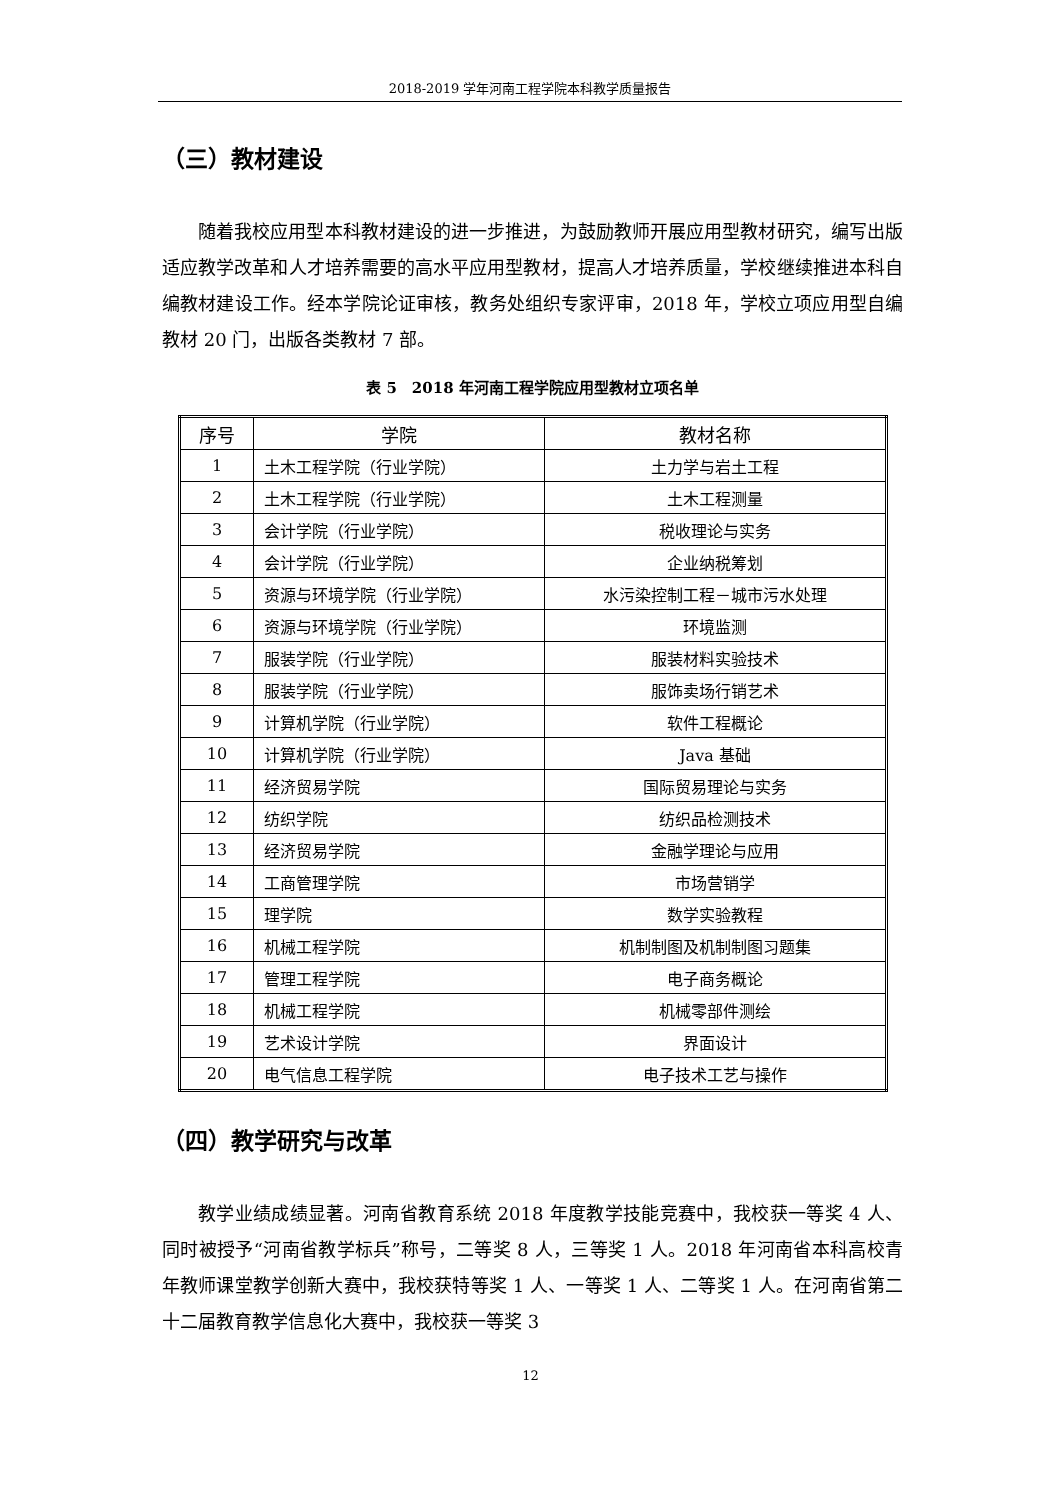2018-2019 学年河南工程学院本科教学质量报告
（三）教材建设
随着我校应用型本科教材建设的进一步推进，为鼓励教师开展应用型教材研究，编写出版适应教学改革和人才培养需要的高水平应用型教材，提高人才培养质量，学校继续推进本科自编教材建设工作。经本学院论证审核，教务处组织专家评审，2018 年，学校立项应用型自编教材 20 门，出版各类教材 7 部。
表 5　2018 年河南工程学院应用型教材立项名单
| 序号 | 学院 | 教材名称 |
| --- | --- | --- |
| 1 | 土木工程学院（行业学院） | 土力学与岩土工程 |
| 2 | 土木工程学院（行业学院） | 土木工程测量 |
| 3 | 会计学院（行业学院） | 税收理论与实务 |
| 4 | 会计学院（行业学院） | 企业纳税筹划 |
| 5 | 资源与环境学院（行业学院） | 水污染控制工程－城市污水处理 |
| 6 | 资源与环境学院（行业学院） | 环境监测 |
| 7 | 服装学院（行业学院） | 服装材料实验技术 |
| 8 | 服装学院（行业学院） | 服饰卖场行销艺术 |
| 9 | 计算机学院（行业学院） | 软件工程概论 |
| 10 | 计算机学院（行业学院） | Java 基础 |
| 11 | 经济贸易学院 | 国际贸易理论与实务 |
| 12 | 纺织学院 | 纺织品检测技术 |
| 13 | 经济贸易学院 | 金融学理论与应用 |
| 14 | 工商管理学院 | 市场营销学 |
| 15 | 理学院 | 数学实验教程 |
| 16 | 机械工程学院 | 机制制图及机制制图习题集 |
| 17 | 管理工程学院 | 电子商务概论 |
| 18 | 机械工程学院 | 机械零部件测绘 |
| 19 | 艺术设计学院 | 界面设计 |
| 20 | 电气信息工程学院 | 电子技术工艺与操作 |
（四）教学研究与改革
教学业绩成绩显著。河南省教育系统 2018 年度教学技能竞赛中，我校获一等奖 4 人、同时被授予“河南省教学标兵”称号，二等奖 8 人，三等奖 1 人。2018 年河南省本科高校青年教师课堂教学创新大赛中，我校获特等奖 1 人、一等奖 1 人、二等奖 1 人。在河南省第二十二届教育教学信息化大赛中，我校获一等奖 3
12